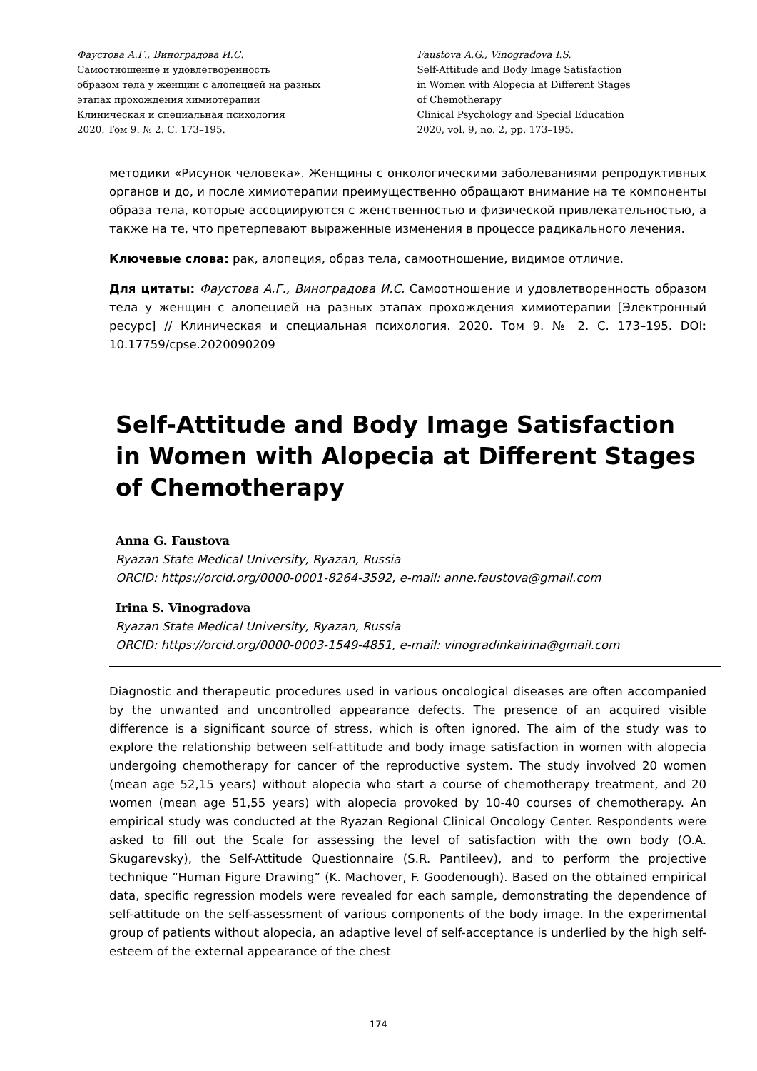Фаустова А.Г., Виноградова И.С.
Самоотношение и удовлетворенность
образом тела у женщин с алопецией на разных
этапах прохождения химиотерапии
Клиническая и специальная психология
2020. Том 9. № 2. С. 173–195.
Faustova A.G., Vinogradova I.S.
Self-Attitude and Body Image Satisfaction
in Women with Alopecia at Different Stages
of Chemotherapy
Clinical Psychology and Special Education
2020, vol. 9, no. 2, pp. 173–195.
методики «Рисунок человека». Женщины с онкологическими заболеваниями репродуктивных органов и до, и после химиотерапии преимущественно обращают внимание на те компоненты образа тела, которые ассоциируются с женственностью и физической привлекательностью, а также на те, что претерпевают выраженные изменения в процессе радикального лечения.
Ключевые слова: рак, алопеция, образ тела, самоотношение, видимое отличие.
Для цитаты: Фаустова А.Г., Виноградова И.С. Самоотношение и удовлетворенность образом тела у женщин с алопецией на разных этапах прохождения химиотерапии [Электронный ресурс] // Клиническая и специальная психология. 2020. Том 9. № 2. С. 173–195. DOI: 10.17759/cpse.2020090209
Self-Attitude and Body Image Satisfaction
in Women with Alopecia at Different Stages
of Chemotherapy
Anna G. Faustova
Ryazan State Medical University, Ryazan, Russia
ORCID: https://orcid.org/0000-0001-8264-3592, e-mail: anne.faustova@gmail.com
Irina S. Vinogradova
Ryazan State Medical University, Ryazan, Russia
ORCID: https://orcid.org/0000-0003-1549-4851, e-mail: vinogradinkairina@gmail.com
Diagnostic and therapeutic procedures used in various oncological diseases are often accompanied by the unwanted and uncontrolled appearance defects. The presence of an acquired visible difference is a significant source of stress, which is often ignored. The aim of the study was to explore the relationship between self-attitude and body image satisfaction in women with alopecia undergoing chemotherapy for cancer of the reproductive system. The study involved 20 women (mean age 52,15 years) without alopecia who start a course of chemotherapy treatment, and 20 women (mean age 51,55 years) with alopecia provoked by 10-40 courses of chemotherapy. An empirical study was conducted at the Ryazan Regional Clinical Oncology Center. Respondents were asked to fill out the Scale for assessing the level of satisfaction with the own body (O.A. Skugarevsky), the Self-Attitude Questionnaire (S.R. Pantileev), and to perform the projective technique “Human Figure Drawing” (K. Machover, F. Goodenough). Based on the obtained empirical data, specific regression models were revealed for each sample, demonstrating the dependence of self-attitude on the self-assessment of various components of the body image. In the experimental group of patients without alopecia, an adaptive level of self-acceptance is underlied by the high self-esteem of the external appearance of the chest
174